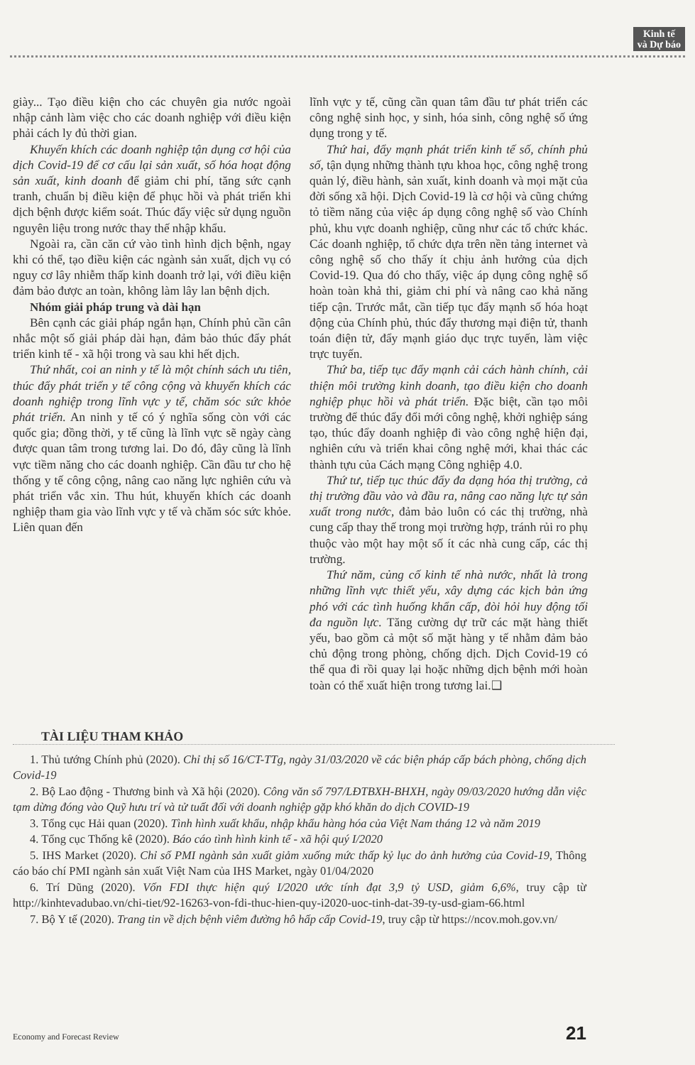Kinh tế
và Dự báo
giày... Tạo điều kiện cho các chuyên gia nước ngoài nhập cảnh làm việc cho các doanh nghiệp với điều kiện phải cách ly đủ thời gian.
Khuyến khích các doanh nghiệp tận dụng cơ hội của dịch Covid-19 để cơ cấu lại sản xuất, số hóa hoạt động sản xuất, kinh doanh để giảm chi phí, tăng sức cạnh tranh, chuẩn bị điều kiện để phục hồi và phát triển khi dịch bệnh được kiểm soát. Thúc đẩy việc sử dụng nguồn nguyên liệu trong nước thay thế nhập khẩu.
Ngoài ra, cần căn cứ vào tình hình dịch bệnh, ngay khi có thể, tạo điều kiện các ngành sản xuất, dịch vụ có nguy cơ lây nhiễm thấp kinh doanh trở lại, với điều kiện đảm bảo được an toàn, không làm lây lan bệnh dịch.
Nhóm giải pháp trung và dài hạn
Bên cạnh các giải pháp ngắn hạn, Chính phủ cần cân nhắc một số giải pháp dài hạn, đảm bảo thúc đẩy phát triển kinh tế - xã hội trong và sau khi hết dịch.
Thứ nhất, coi an ninh y tế là một chính sách ưu tiên, thúc đẩy phát triển y tế công cộng và khuyến khích các doanh nghiệp trong lĩnh vực y tế, chăm sóc sức khỏe phát triển. An ninh y tế có ý nghĩa sống còn với các quốc gia; đồng thời, y tế cũng là lĩnh vực sẽ ngày càng được quan tâm trong tương lai. Do đó, đây cũng là lĩnh vực tiềm năng cho các doanh nghiệp. Cần đầu tư cho hệ thống y tế công cộng, nâng cao năng lực nghiên cứu và phát triển vắc xin. Thu hút, khuyến khích các doanh nghiệp tham gia vào lĩnh vực y tế và chăm sóc sức khỏe. Liên quan đến
lĩnh vực y tế, cũng cần quan tâm đầu tư phát triển các công nghệ sinh học, y sinh, hóa sinh, công nghệ số ứng dụng trong y tế.
Thứ hai, đẩy mạnh phát triển kinh tế số, chính phủ số, tận dụng những thành tựu khoa học, công nghệ trong quản lý, điều hành, sản xuất, kinh doanh và mọi mặt của đời sống xã hội. Dịch Covid-19 là cơ hội và cũng chứng tỏ tiềm năng của việc áp dụng công nghệ số vào Chính phủ, khu vực doanh nghiệp, cũng như các tổ chức khác. Các doanh nghiệp, tổ chức dựa trên nền tảng internet và công nghệ số cho thấy ít chịu ảnh hưởng của dịch Covid-19. Qua đó cho thấy, việc áp dụng công nghệ số hoàn toàn khả thi, giảm chi phí và nâng cao khả năng tiếp cận. Trước mắt, cần tiếp tục đẩy mạnh số hóa hoạt động của Chính phủ, thúc đẩy thương mại điện tử, thanh toán điện tử, đẩy mạnh giáo dục trực tuyến, làm việc trực tuyến.
Thứ ba, tiếp tục đẩy mạnh cải cách hành chính, cải thiện môi trường kinh doanh, tạo điều kiện cho doanh nghiệp phục hồi và phát triển. Đặc biệt, cần tạo môi trường để thúc đẩy đổi mới công nghệ, khởi nghiệp sáng tạo, thúc đẩy doanh nghiệp đi vào công nghệ hiện đại, nghiên cứu và triển khai công nghệ mới, khai thác các thành tựu của Cách mạng Công nghiệp 4.0.
Thứ tư, tiếp tục thúc đẩy đa dạng hóa thị trường, cả thị trường đầu vào và đầu ra, nâng cao năng lực tự sản xuất trong nước, đảm bảo luôn có các thị trường, nhà cung cấp thay thế trong mọi trường hợp, tránh rủi ro phụ thuộc vào một hay một số ít các nhà cung cấp, các thị trường.
Thứ năm, củng cố kinh tế nhà nước, nhất là trong những lĩnh vực thiết yếu, xây dựng các kịch bản ứng phó với các tình huống khẩn cấp, đòi hỏi huy động tối đa nguồn lực. Tăng cường dự trữ các mặt hàng thiết yếu, bao gồm cả một số mặt hàng y tế nhằm đảm bảo chủ động trong phòng, chống dịch. Dịch Covid-19 có thể qua đi rồi quay lại hoặc những dịch bệnh mới hoàn toàn có thể xuất hiện trong tương lai.❑
TÀI LIỆU THAM KHẢO
1. Thủ tướng Chính phủ (2020). Chỉ thị số 16/CT-TTg, ngày 31/03/2020 về các biện pháp cấp bách phòng, chống dịch Covid-19
2. Bộ Lao động - Thương binh và Xã hội (2020). Công văn số 797/LĐTBXH-BHXH, ngày 09/03/2020 hướng dẫn việc tạm dừng đóng vào Quỹ hưu trí và tử tuất đối với doanh nghiệp gặp khó khăn do dịch COVID-19
3. Tổng cục Hải quan (2020). Tình hình xuất khẩu, nhập khẩu hàng hóa của Việt Nam tháng 12 và năm 2019
4. Tổng cục Thống kê (2020). Báo cáo tình hình kinh tế - xã hội quý I/2020
5. IHS Market (2020). Chỉ số PMI ngành sản xuất giảm xuống mức thấp kỷ lục do ảnh hưởng của Covid-19, Thông cáo báo chí PMI ngành sản xuất Việt Nam của IHS Market, ngày 01/04/2020
6. Trí Dũng (2020). Vốn FDI thực hiện quý I/2020 ước tính đạt 3,9 tỷ USD, giảm 6,6%, truy cập từ http://kinhtevadubao.vn/chi-tiet/92-16263-von-fdi-thuc-hien-quy-i2020-uoc-tinh-dat-39-ty-usd-giam-66.html
7. Bộ Y tế (2020). Trang tin về dịch bệnh viêm đường hô hấp cấp Covid-19, truy cập từ https://ncov.moh.gov.vn/
Economy and Forecast Review 21